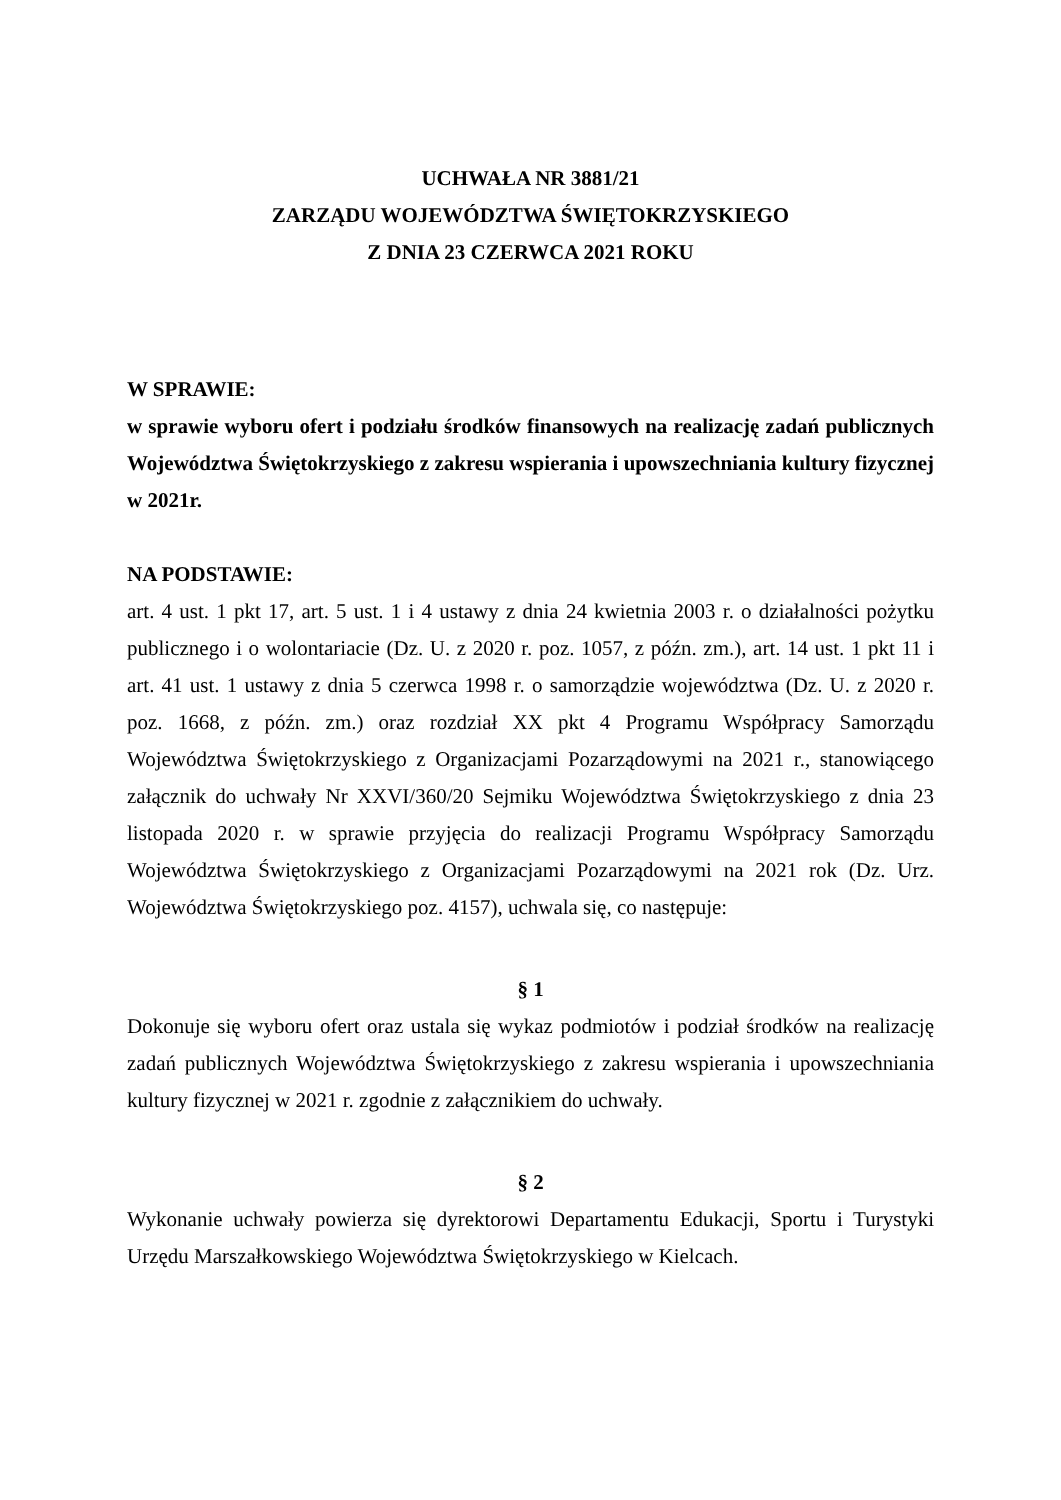UCHWAŁA NR 3881/21
ZARZĄDU WOJEWÓDZTWA ŚWIĘTOKRZYSKIEGO
Z DNIA 23 CZERWCA 2021 ROKU
W SPRAWIE:
w sprawie wyboru ofert i podziału środków finansowych na realizację zadań publicznych Województwa Świętokrzyskiego z zakresu wspierania i upowszechniania kultury fizycznej w 2021r.
NA PODSTAWIE:
art. 4 ust. 1 pkt 17, art. 5 ust. 1 i 4 ustawy z dnia 24 kwietnia 2003 r. o działalności pożytku publicznego i o wolontariacie (Dz. U. z 2020 r. poz. 1057, z późn. zm.), art. 14 ust. 1 pkt 11 i art. 41 ust. 1 ustawy z dnia 5 czerwca 1998 r. o samorządzie województwa (Dz. U. z 2020 r. poz. 1668, z późn. zm.) oraz rozdział XX pkt 4 Programu Współpracy Samorządu Województwa Świętokrzyskiego z Organizacjami Pozarządowymi na 2021 r., stanowiącego załącznik do uchwały Nr XXVI/360/20 Sejmiku Województwa Świętokrzyskiego z dnia 23 listopada 2020 r. w sprawie przyjęcia do realizacji Programu Współpracy Samorządu Województwa Świętokrzyskiego z Organizacjami Pozarządowymi na 2021 rok (Dz. Urz. Województwa Świętokrzyskiego poz. 4157), uchwala się, co następuje:
§ 1
Dokonuje się wyboru ofert oraz ustala się wykaz podmiotów i podział środków na realizację zadań publicznych Województwa Świętokrzyskiego z zakresu wspierania i upowszechniania kultury fizycznej w 2021 r. zgodnie z załącznikiem do uchwały.
§ 2
Wykonanie uchwały powierza się dyrektorowi Departamentu Edukacji, Sportu i Turystyki Urzędu Marszałkowskiego Województwa Świętokrzyskiego w Kielcach.